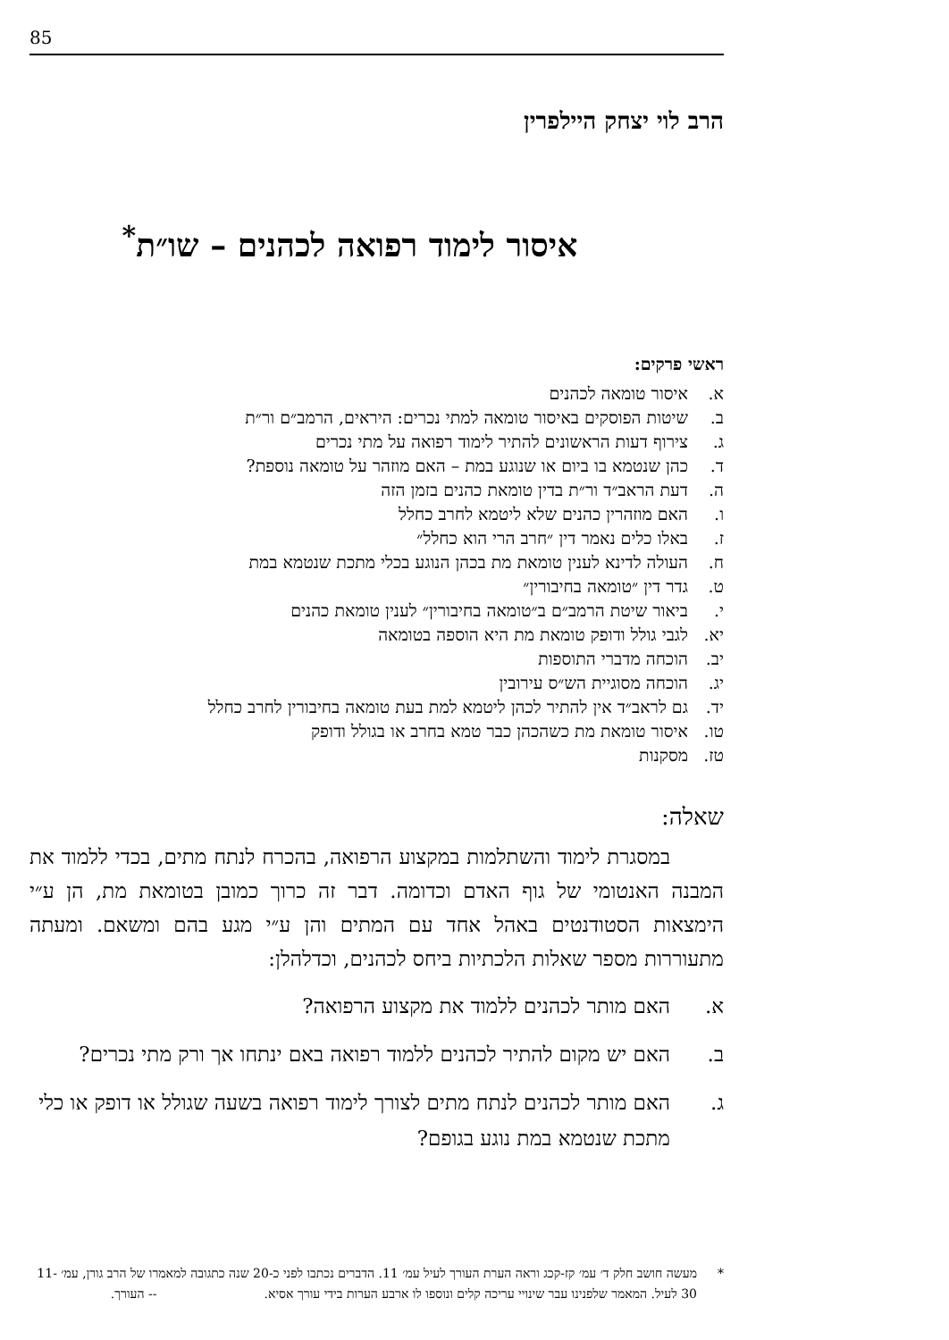85
הרב לוי יצחק היילפרין
איסור לימוד רפואה לכהנים – שו״ת<sup>*</sup>
ראשי פרקים:
א. איסור טומאה לכהנים
ב. שיטות הפוסקים באיסור טומאה למתי נכרים: היראים, הרמב״ם ור״ת
ג. צירוף דעות הראשונים להתיר לימוד רפואה על מתי נכרים
ד. כהן שנטמא בו ביום או שנוגע במת – האם מוזהר על טומאה נוספת?
ה. דעת הראב״ד ור״ת בדין טומאת כהנים בזמן הזה
ו. האם מוזהרין כהנים שלא ליטמא לחרב כחלל
ז. באלו כלים נאמר דין ״חרב הרי הוא כחלל״
ח. העולה לדינא לענין טומאת מת בכהן הנוגע בכלי מתכת שנטמא במת
ט. גדר דין ״טומאה בחיבורין״
י. ביאור שיטת הרמב״ם ב״טומאה בחיבורין״ לענין טומאת כהנים
יא. לגבי גולל ודופק טומאת מת היא הוספה בטומאה
יב. הוכחה מדברי התוספות
יג. הוכחה מסוגיית הש״ס עירובין
יד. גם לראב״ד אין להתיר לכהן ליטמא למת בעת טומאה בחיבורין לחרב כחלל
טו. איסור טומאת מת כשהכהן כבר טמא בחרב או בגולל ודופק
טז. מסקנות
שאלה:
במסגרת לימוד והשתלמות במקצוע הרפואה, בהכרח לנתח מתים, בכדי ללמוד את המבנה האנטומי של גוף האדם וכדומה. דבר זה כרוך כמובן בטומאת מת, הן ע״י הימצאות הסטודנטים באהל אחד עם המתים והן ע״י מגע בהם ומשאם. ומעתה מתעוררות מספר שאלות הלכתיות ביחס לכהנים, וכדלהלן:
א. האם מותר לכהנים ללמוד את מקצוע הרפואה?
ב. האם יש מקום להתיר לכהנים ללמוד רפואה באם ינתחו אך ורק מתי נכרים?
ג. האם מותר לכהנים לנתח מתים לצורך לימוד רפואה בשעה שגולל או דופק או כלי מתכת שנטמא במת נוגע בגופם?
* מעשה חושב חלק ד׳ עמ׳ קז-קכג וראה הערת העורך לעיל עמ׳ 11. הדברים נכתבו לפני כ-20 שנה כתגובה למאמרו של הרב גורן, עמ׳ 11-30 לעיל. המאמר שלפנינו עבר שינויי עריכה קלים ונוספו לו ארבע הערות בידי עורך אסיא. -- העורך.